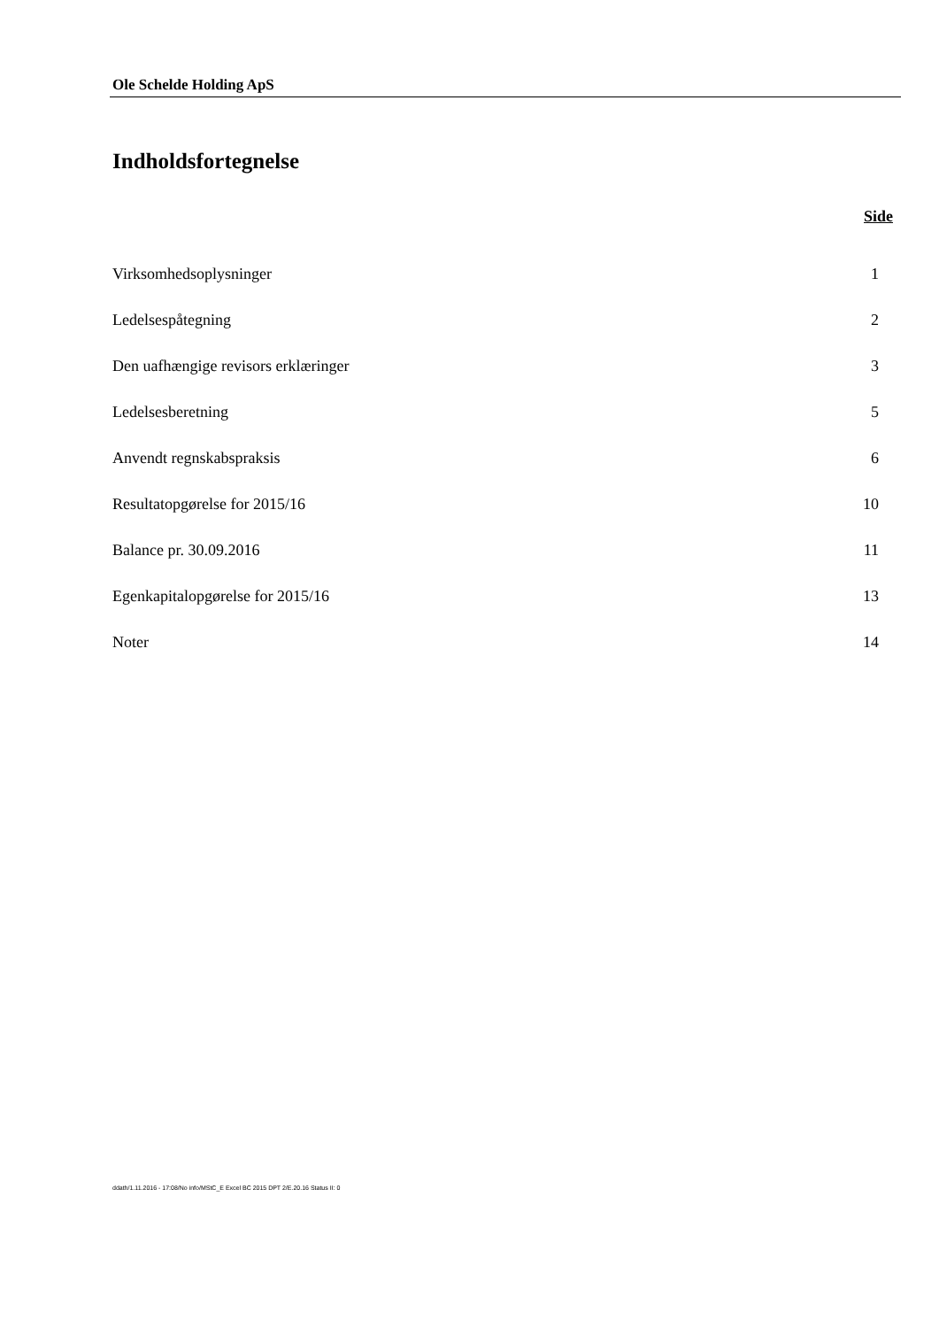Ole Schelde Holding ApS
Indholdsfortegnelse
Side
Virksomhedsoplysninger 1
Ledelsespåtegning 2
Den uafhængige revisors erklæringer 3
Ledelsesberetning 5
Anvendt regnskabspraksis 6
Resultatopgørelse for 2015/16 10
Balance pr. 30.09.2016 11
Egenkapitalopgørelse for 2015/16 13
Noter 14
ddath/1.11.2016 - 17:08/No info/MStC_E Excel BC 2015 DPT 2/E.20.16 Status II: 0